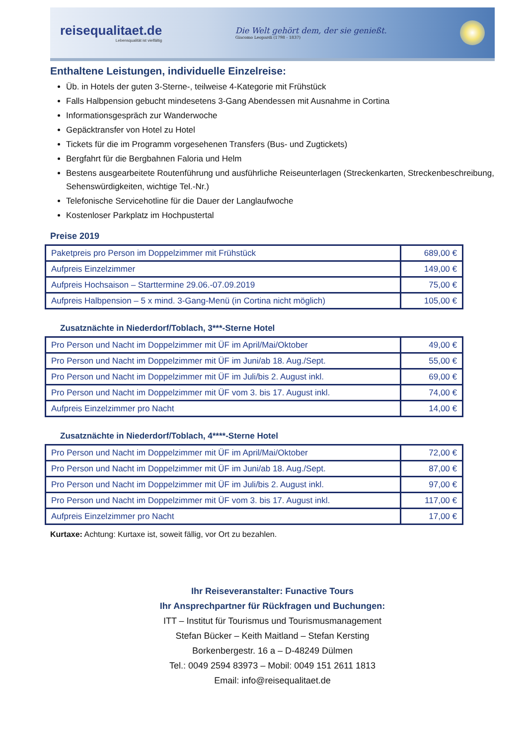reisequalitaet.de
Lebensqualität ist vielfältig
Die Welt gehört dem, der sie genießt.
Giacomo Leopardi (1798 - 1837)
Enthaltene Leistungen, individuelle Einzelreise:
Üb. in Hotels der guten 3-Sterne-, teilweise 4-Kategorie mit Frühstück
Falls Halbpension gebucht mindesetens 3-Gang Abendessen mit Ausnahme in Cortina
Informationsgespräch zur Wanderwoche
Gepäcktransfer von Hotel zu Hotel
Tickets für die im Programm vorgesehenen Transfers (Bus- und Zugtickets)
Bergfahrt für die Bergbahnen Faloria und Helm
Bestens ausgearbeitete Routenführung und ausführliche Reiseunterlagen (Streckenkarten, Streckenbeschreibung, Sehenswürdigkeiten, wichtige Tel.-Nr.)
Telefonische Servicehotline für die Dauer der Langlaufwoche
Kostenloser Parkplatz im Hochpustertal
Preise 2019
| Paketpreis pro Person im Doppelzimmer mit Frühstück | 689,00 € |
| Aufpreis Einzelzimmer | 149,00 € |
| Aufpreis Hochsaison – Starttermine 29.06.-07.09.2019 | 75,00 € |
| Aufpreis Halbpension – 5 x mind. 3-Gang-Menü (in Cortina nicht möglich) | 105,00 € |
Zusatznächte in Niederdorf/Toblach, 3***-Sterne Hotel
| Pro Person und Nacht im Doppelzimmer mit ÜF im April/Mai/Oktober | 49,00 € |
| Pro Person und Nacht im Doppelzimmer mit ÜF im Juni/ab 18. Aug./Sept. | 55,00 € |
| Pro Person und Nacht im Doppelzimmer mit ÜF im Juli/bis 2. August inkl. | 69,00 € |
| Pro Person und Nacht im Doppelzimmer mit ÜF vom 3. bis 17. August inkl. | 74,00 € |
| Aufpreis Einzelzimmer pro Nacht | 14,00 € |
Zusatznächte in Niederdorf/Toblach, 4****-Sterne Hotel
| Pro Person und Nacht im Doppelzimmer mit ÜF im April/Mai/Oktober | 72,00 € |
| Pro Person und Nacht im Doppelzimmer mit ÜF im Juni/ab 18. Aug./Sept. | 87,00 € |
| Pro Person und Nacht im Doppelzimmer mit ÜF im Juli/bis 2. August inkl. | 97,00 € |
| Pro Person und Nacht im Doppelzimmer mit ÜF vom 3. bis 17. August inkl. | 117,00 € |
| Aufpreis Einzelzimmer pro Nacht | 17,00 € |
Kurtaxe: Achtung: Kurtaxe ist, soweit fällig, vor Ort zu bezahlen.
Ihr Reiseveranstalter: Funactive Tours
Ihr Ansprechpartner für Rückfragen und Buchungen:
ITT – Institut für Tourismus und Tourismusmanagement
Stefan Bücker – Keith Maitland – Stefan Kersting
Borkenbergestr. 16 a – D-48249 Dülmen
Tel.: 0049 2594 83973 – Mobil: 0049 151 2611 1813
Email: info@reisequalitaet.de